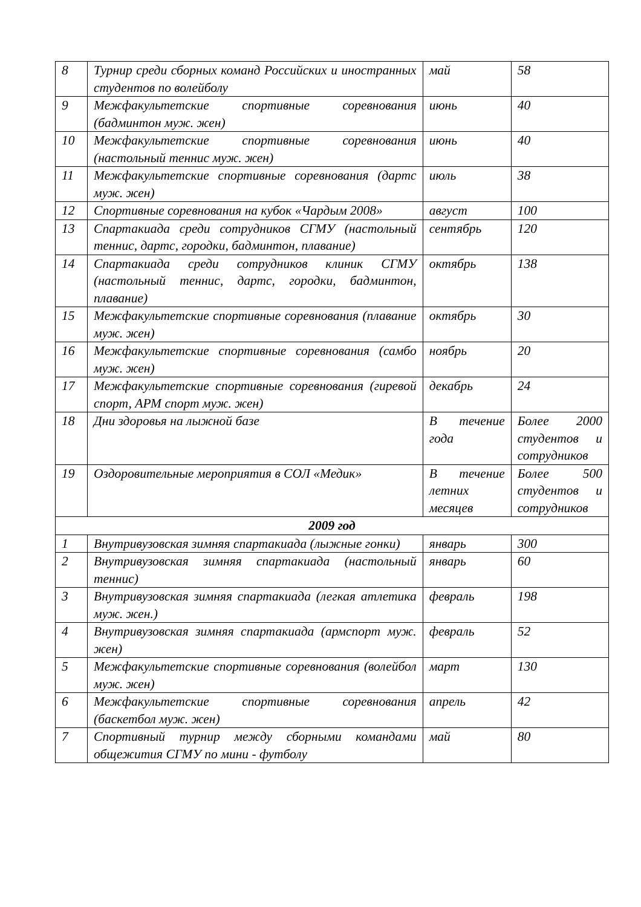| 8 | Турнир среди сборных команд Российских и иностранных студентов по волейболу | май | 58 |
| 9 | Межфакультетские спортивные соревнования (бадминтон муж. жен) | июнь | 40 |
| 10 | Межфакультетские спортивные соревнования (настольный теннис муж. жен) | июнь | 40 |
| 11 | Межфакультетские спортивные соревнования (дартс муж. жен) | июль | 38 |
| 12 | Спортивные соревнования на кубок «Чардым 2008» | август | 100 |
| 13 | Спартакиада среди сотрудников СГМУ (настольный теннис, дартс, городки, бадминтон, плавание) | сентябрь | 120 |
| 14 | Спартакиада среди сотрудников клиник СГМУ (настольный теннис, дартс, городки, бадминтон, плавание) | октябрь | 138 |
| 15 | Межфакультетские спортивные соревнования (плавание муж. жен) | октябрь | 30 |
| 16 | Межфакультетские спортивные соревнования (самбо муж. жен) | ноябрь | 20 |
| 17 | Межфакультетские спортивные соревнования (гиревой спорт, АРМ спорт муж. жен) | декабрь | 24 |
| 18 | Дни здоровья на лыжной базе | В течение года | Более 2000 студентов и сотрудников |
| 19 | Оздоровительные мероприятия в СОЛ «Медик» | В течение летних месяцев | Более 500 студентов и сотрудников |
| 2009 год | | | |
| 1 | Внутривузовская зимняя спартакиада (лыжные гонки) | январь | 300 |
| 2 | Внутривузовская зимняя спартакиада (настольный теннис) | январь | 60 |
| 3 | Внутривузовская зимняя спартакиада (легкая атлетика муж. жен.) | февраль | 198 |
| 4 | Внутривузовская зимняя спартакиада (армспорт муж. жен) | февраль | 52 |
| 5 | Межфакультетские спортивные соревнования (волейбол муж. жен) | март | 130 |
| 6 | Межфакультетские спортивные соревнования (баскетбол муж. жен) | апрель | 42 |
| 7 | Спортивный турнир между сборными командами общежития СГМУ по мини - футболу | май | 80 |